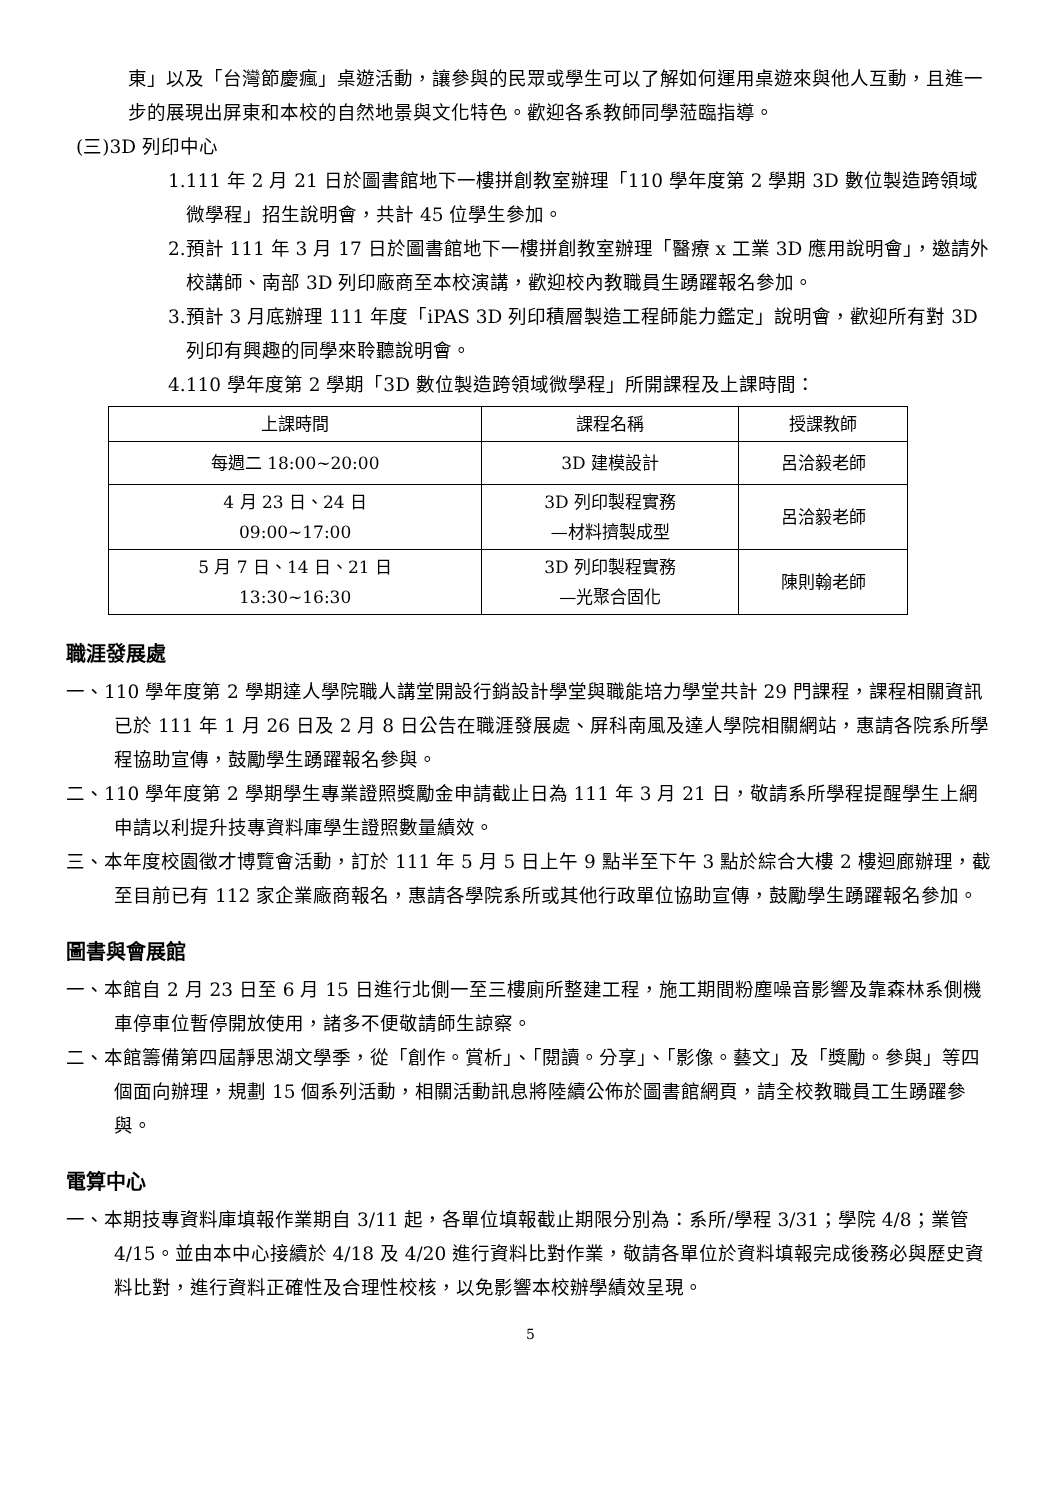東」以及「台灣節慶瘋」桌遊活動，讓參與的民眾或學生可以了解如何運用桌遊來與他人互動，且進一步的展現出屏東和本校的自然地景與文化特色。歡迎各系教師同學蒞臨指導。
(三)3D 列印中心
1.111 年 2 月 21 日於圖書館地下一樓拼創教室辦理「110 學年度第 2 學期 3D 數位製造跨領域微學程」招生說明會，共計 45 位學生參加。
2.預計 111 年 3 月 17 日於圖書館地下一樓拼創教室辦理「醫療 x 工業 3D 應用說明會」，邀請外校講師、南部 3D 列印廠商至本校演講，歡迎校內教職員生踴躍報名參加。
3.預計 3 月底辦理 111 年度「iPAS 3D 列印積層製造工程師能力鑑定」說明會，歡迎所有對 3D 列印有興趣的同學來聆聽說明會。
4.110 學年度第 2 學期「3D 數位製造跨領域微學程」所開課程及上課時間：
| 上課時間 | 課程名稱 | 授課教師 |
| --- | --- | --- |
| 每週二 18:00~20:00 | 3D 建模設計 | 呂洽毅老師 |
| 4 月 23 日、24 日 09:00~17:00 | 3D 列印製程實務 —材料擠製成型 | 呂洽毅老師 |
| 5 月 7 日、14 日、21 日 13:30~16:30 | 3D 列印製程實務 —光聚合固化 | 陳則翰老師 |
職涯發展處
一、110 學年度第 2 學期達人學院職人講堂開設行銷設計學堂與職能培力學堂共計 29 門課程，課程相關資訊已於 111 年 1 月 26 日及 2 月 8 日公告在職涯發展處、屏科南風及達人學院相關網站，惠請各院系所學程協助宣傳，鼓勵學生踴躍報名參與。
二、110 學年度第 2 學期學生專業證照獎勵金申請截止日為 111 年 3 月 21 日，敬請系所學程提醒學生上網申請以利提升技專資料庫學生證照數量績效。
三、本年度校園徵才博覽會活動，訂於 111 年 5 月 5 日上午 9 點半至下午 3 點於綜合大樓 2 樓迴廊辦理，截至目前已有 112 家企業廠商報名，惠請各學院系所或其他行政單位協助宣傳，鼓勵學生踴躍報名參加。
圖書與會展館
一、本館自 2 月 23 日至 6 月 15 日進行北側一至三樓廁所整建工程，施工期間粉塵噪音影響及靠森林系側機車停車位暫停開放使用，諸多不便敬請師生諒察。
二、本館籌備第四屆靜思湖文學季，從「創作。賞析」、「閱讀。分享」、「影像。藝文」及「獎勵。參與」等四個面向辦理，規劃 15 個系列活動，相關活動訊息將陸續公佈於圖書館網頁，請全校教職員工生踴躍參與。
電算中心
一、本期技專資料庫填報作業期自 3/11 起，各單位填報截止期限分別為：系所/學程 3/31；學院 4/8；業管 4/15。並由本中心接續於 4/18 及 4/20 進行資料比對作業，敬請各單位於資料填報完成後務必與歷史資料比對，進行資料正確性及合理性校核，以免影響本校辦學績效呈現。
5